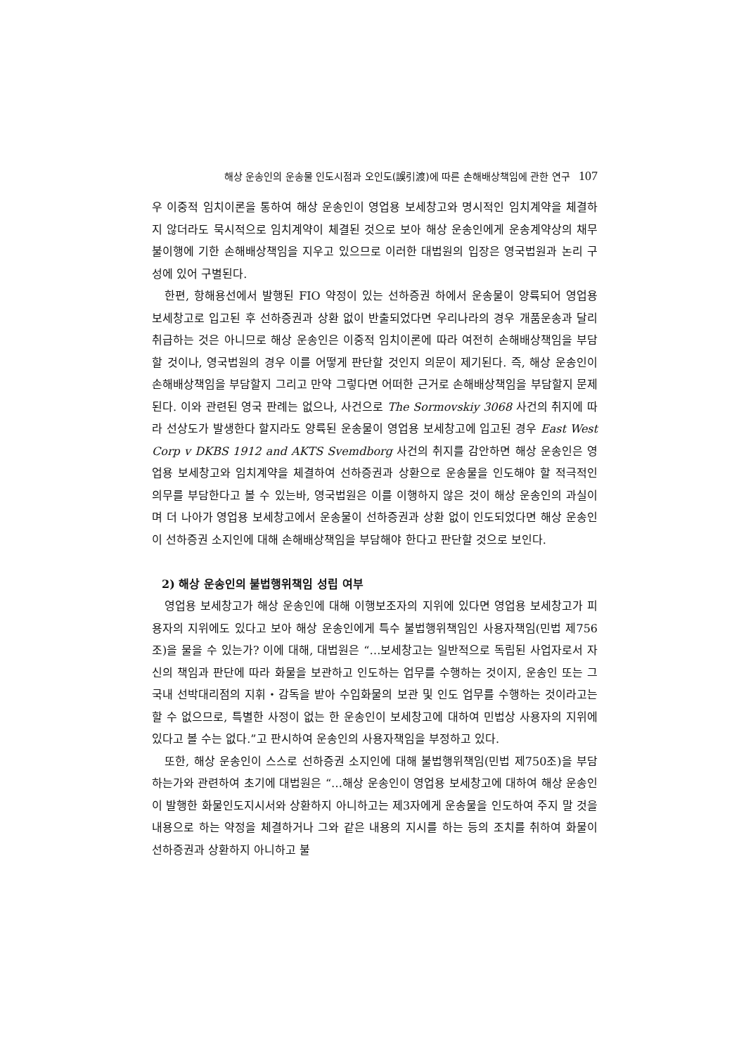해상 운송인의 운송물 인도시점과 오인도(誤引渡)에 따른 손해배상책임에 관한 연구 107
우 이중적 임치이론을 통하여 해상 운송인이 영업용 보세창고와 명시적인 임치계약을 체결하지 않더라도 묵시적으로 임치계약이 체결된 것으로 보아 해상 운송인에게 운송계약상의 채무불이행에 기한 손해배상책임을 지우고 있으므로 이러한 대법원의 입장은 영국법원과 논리 구성에 있어 구별된다.
한편, 항해용선에서 발행된 FIO 약정이 있는 선하증권 하에서 운송물이 양륙되어 영업용 보세창고로 입고된 후 선하증권과 상환 없이 반출되었다면 우리나라의 경우 개품운송과 달리 취급하는 것은 아니므로 해상 운송인은 이중적 임치이론에 따라 여전히 손해배상책임을 부담할 것이나, 영국법원의 경우 이를 어떻게 판단할 것인지 의문이 제기된다. 즉, 해상 운송인이 손해배상책임을 부담할지 그리고 만약 그렇다면 어떠한 근거로 손해배상책임을 부담할지 문제된다. 이와 관련된 영국 판례는 없으나, 사건으로 The Sormovskiy 3068 사건의 취지에 따라 선상도가 발생한다 할지라도 양륙된 운송물이 영업용 보세창고에 입고된 경우 East West Corp v DKBS 1912 and AKTS Svemdborg 사건의 취지를 감안하면 해상 운송인은 영업용 보세창고와 임치계약을 체결하여 선하증권과 상환으로 운송물을 인도해야 할 적극적인 의무를 부담한다고 볼 수 있는바, 영국법원은 이를 이행하지 않은 것이 해상 운송인의 과실이며 더 나아가 영업용 보세창고에서 운송물이 선하증권과 상환 없이 인도되었다면 해상 운송인이 선하증권 소지인에 대해 손해배상책임을 부담해야 한다고 판단할 것으로 보인다.
2) 해상 운송인의 불법행위책임 성립 여부
영업용 보세창고가 해상 운송인에 대해 이행보조자의 지위에 있다면 영업용 보세창고가 피용자의 지위에도 있다고 보아 해상 운송인에게 특수 불법행위책임인 사용자책임(민법 제756조)을 물을 수 있는가? 이에 대해, 대법원은 “…보세창고는 일반적으로 독립된 사업자로서 자신의 책임과 판단에 따라 화물을 보관하고 인도하는 업무를 수행하는 것이지, 운송인 또는 그 국내 선박대리점의 지휘・감독을 받아 수입화물의 보관 및 인도 업무를 수행하는 것이라고는 할 수 없으므로, 특별한 사정이 없는 한 운송인이 보세창고에 대하여 민법상 사용자의 지위에 있다고 볼 수는 없다.”고 판시하여 운송인의 사용자책임을 부정하고 있다.
또한, 해상 운송인이 스스로 선하증권 소지인에 대해 불법행위책임(민법 제750조)을 부담하는가와 관련하여 초기에 대법원은 “…해상 운송인이 영업용 보세창고에 대하여 해상 운송인이 발행한 화물인도지시서와 상환하지 아니하고는 제3자에게 운송물을 인도하여 주지 말 것을 내용으로 하는 약정을 체결하거나 그와 같은 내용의 지시를 하는 등의 조치를 취하여 화물이 선하증권과 상환하지 아니하고 불